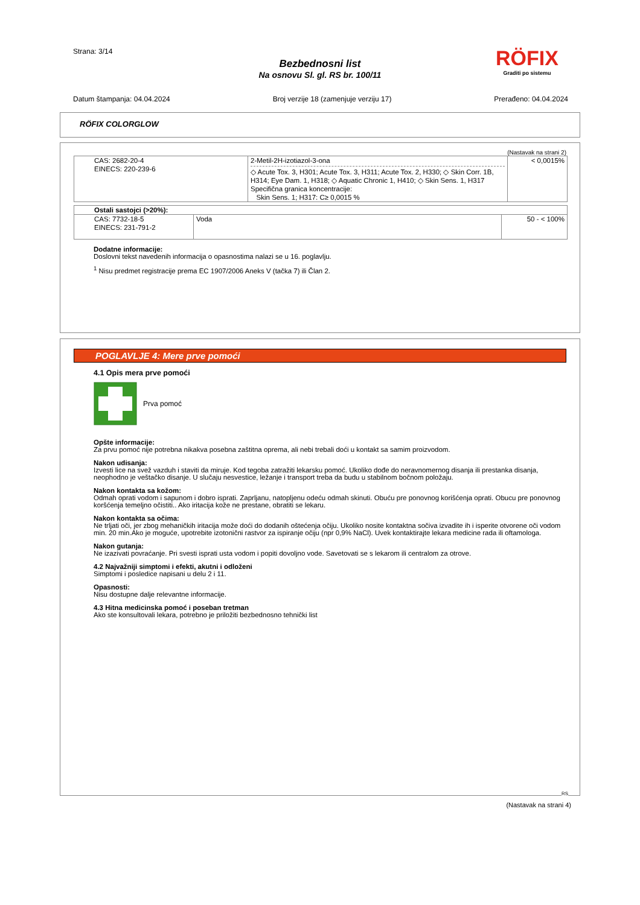Strana: 3/14
Bezbednosni list
Na osnovu Sl. gl. RS br. 100/11
RÖFIX
Graditi po sistemu
Datum štampanja: 04.04.2024 Broj verzije 18 (zamenjuje verziju 17) Prerađeno: 04.04.2024
RÖFIX COLORGLOW
(Nastavak na strani 2)
| CAS: 2682-20-4 EINECS: 220-239-6 | 2-Metil-2H-izotiazol-3-ona ◇ Acute Tox. 3, H301; Acute Tox. 3, H311; Acute Tox. 2, H330; ◇ Skin Corr. 1B, H314; Eye Dam. 1, H318; ◇ Aquatic Chronic 1, H410; ◇ Skin Sens. 1, H317 Specifična granica koncentracije: Skin Sens. 1; H317: C≥ 0,0015 % | < 0,0015% |
| Ostali sastojci (>20%): | | |
| --- | --- | --- |
| CAS: 7732-18-5 EINECS: 231-791-2 | Voda | 50 - < 100% |
Dodatne informacije:
Doslovni tekst navedenih informacija o opasnostima nalazi se u 16. poglavlju.
<sup>1</sup> Nisu predmet registracije prema EC 1907/2006 Aneks V (tačka 7) ili Član 2.
POGLAVLJE 4: Mere prve pomoći
4.1 Opis mera prve pomoći
Prva pomoć
Opšte informacije:
Za prvu pomoć nije potrebna nikakva posebna zaštitna oprema, ali nebi trebali doći u kontakt sa samim proizvodom.
Nakon udisanja:
Izvesti lice na svež vazduh i staviti da miruje. Kod tegoba zatražiti lekarsku pomoć. Ukoliko dođe do neravnomernog disanja ili prestanka disanja, neophodno je veštačko disanje. U slučaju nesvestice, ležanje i transport treba da budu u stabilnom bočnom položaju.
Nakon kontakta sa kožom:
Odmah oprati vodom i sapunom i dobro isprati. Zaprljanu, natopljenu odeću odmah skinuti. Obuću pre ponovnog korišćenja oprati. Obucu pre ponovnog koršćenja temeljno očistiti.. Ako iritacija kože ne prestane, obratiti se lekaru.
Nakon kontakta sa očima:
Ne trljati oči, jer zbog mehaničkih iritacija može doći do dodanih oštećenja očiju. Ukoliko nosite kontaktna sočiva izvadite ih i isperite otvorene oči vodom min. 20 min.Ako je moguće, upotrebite izotonični rastvor za ispiranje očiju (npr 0,9% NaCl). Uvek kontaktirajte lekara medicine rada ili oftamologa.
Nakon gutanja:
Ne izazivati povraćanje. Pri svesti isprati usta vodom i popiti dovoljno vode. Savetovati se s lekarom ili centralom za otrove.
4.2 Najvažniji simptomi i efekti, akutni i odloženi
Simptomi i posledice napisani u delu 2 i 11.
Opasnosti:
Nisu dostupne dalje relevantne informacije.
4.3 Hitna medicinska pomoć i poseban tretman
Ako ste konsultovali lekara, potrebno je priložiti bezbednosno tehnički list
RS
(Nastavak na strani 4)